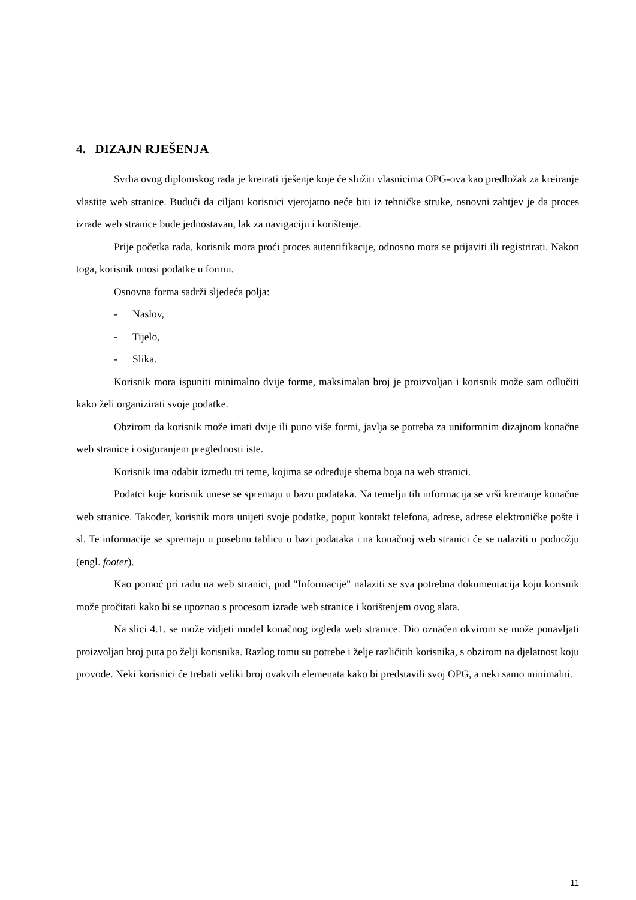4. DIZAJN RJEŠENJA
Svrha ovog diplomskog rada je kreirati rješenje koje će služiti vlasnicima OPG-ova kao predložak za kreiranje vlastite web stranice. Budući da ciljani korisnici vjerojatno neće biti iz tehničke struke, osnovni zahtjev je da proces izrade web stranice bude jednostavan, lak za navigaciju i korištenje.
Prije početka rada, korisnik mora proći proces autentifikacije, odnosno mora se prijaviti ili registrirati. Nakon toga, korisnik unosi podatke u formu.
Osnovna forma sadrži sljedeća polja:
- Naslov,
- Tijelo,
- Slika.
Korisnik mora ispuniti minimalno dvije forme, maksimalan broj je proizvoljan i korisnik može sam odlučiti kako želi organizirati svoje podatke.
Obzirom da korisnik može imati dvije ili puno više formi, javlja se potreba za uniformnim dizajnom konačne web stranice i osiguranjem preglednosti iste.
Korisnik ima odabir između tri teme, kojima se određuje shema boja na web stranici.
Podatci koje korisnik unese se spremaju u bazu podataka. Na temelju tih informacija se vrši kreiranje konačne web stranice. Također, korisnik mora unijeti svoje podatke, poput kontakt telefona, adrese, adrese elektroničke pošte i sl. Te informacije se spremaju u posebnu tablicu u bazi podataka i na konačnoj web stranici će se nalaziti u podnožju (engl. footer).
Kao pomoć pri radu na web stranici, pod "Informacije" nalaziti se sva potrebna dokumentacija koju korisnik može pročitati kako bi se upoznao s procesom izrade web stranice i korištenjem ovog alata.
Na slici 4.1. se može vidjeti model konačnog izgleda web stranice. Dio označen okvirom se može ponavljati proizvoljan broj puta po želji korisnika. Razlog tomu su potrebe i želje različitih korisnika, s obzirom na djelatnost koju provode. Neki korisnici će trebati veliki broj ovakvih elemenata kako bi predstavili svoj OPG, a neki samo minimalni.
11